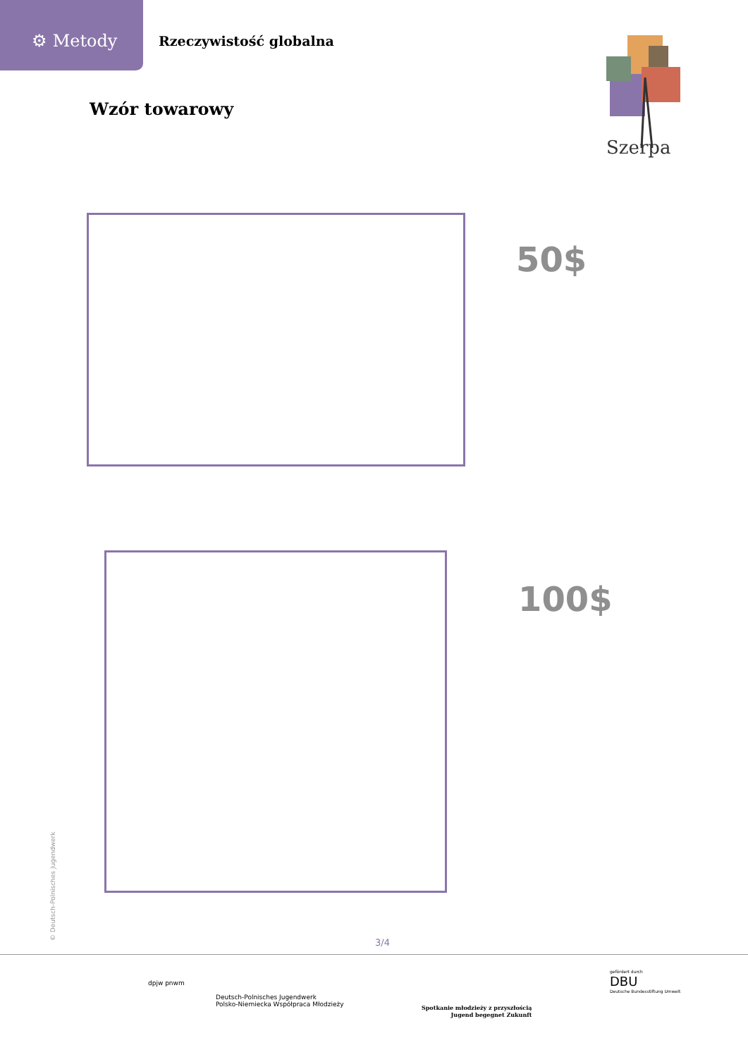⚙ Metody
Rzeczywistość globalna
Wzór towarowy
Szerpa
50$
100$
© Deutsch-Polnisches Jugendwerk 3/4
dpjw pnwm
Deutsch-Polnisches Jugendwerk
Polsko-Niemiecka Współpraca Młodzieży
Spotkanie młodzieży z przyszłością
Jugend begegnet Zukunft
gefördert durch
DBU
Deutsche Bundesstiftung Umwelt